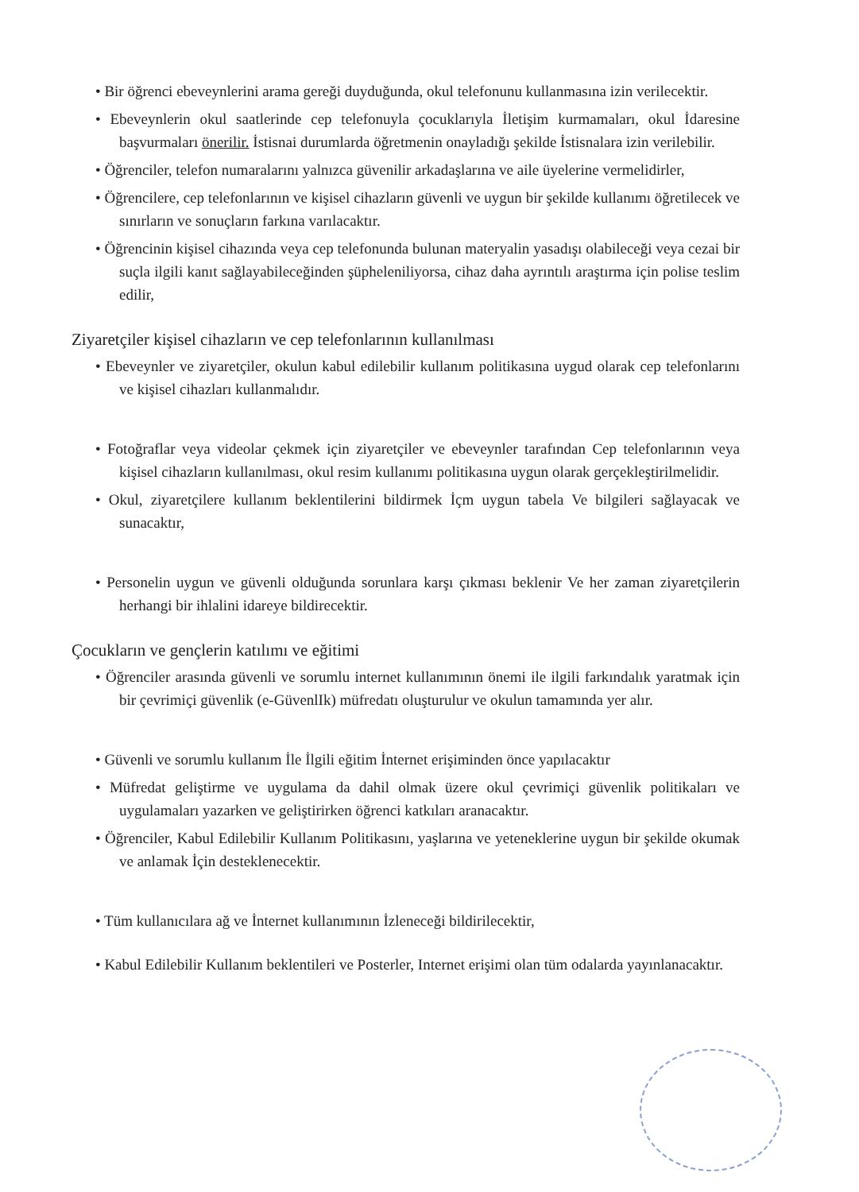• Bir öğrenci ebeveynlerini arama gereği duyduğunda, okul telefonunu kullanmasına izin verilecektir.
• Ebeveynlerin okul saatlerinde cep telefonuyla çocuklarıyla İletişim kurmamaları, okul İdaresine başvurmaları önerilir. İstisnai durumlarda öğretmenin onayladığı şekilde İstisnalara izin verilebilir.
• Öğrenciler, telefon numaralarını yalnızca güvenilir arkadaşlarına ve aile üyelerine vermelidirler,
• Öğrencilere, cep telefonlarının ve kişisel cihazların güvenli ve uygun bir şekilde kullanımı öğretilecek ve sınırların ve sonuçların farkına varılacaktır.
• Öğrencinin kişisel cihazında veya cep telefonunda bulunan materyalin yasadışı olabileceği veya cezai bir suçla ilgili kanıt sağlayabileceğinden şüpheleniliyorsa, cihaz daha ayrıntılı araştırma için polise teslim edilir,
Ziyaretçiler kişisel cihazların ve cep telefonlarının kullanılması
• Ebeveynler ve ziyaretçiler, okulun kabul edilebilir kullanım politikasına uygud olarak cep telefonlarını ve kişisel cihazları kullanmalıdır.
• Fotoğraflar veya videolar çekmek için ziyaretçiler ve ebeveynler tarafından Cep telefonlarının veya kişisel cihazların kullanılması, okul resim kullanımı politikasına uygun olarak gerçekleştirilmelidir.
• Okul, ziyaretçilere kullanım beklentilerini bildirmek İçm uygun tabela Ve bilgileri sağlayacak ve sunacaktır,
• Personelin uygun ve güvenli olduğunda sorunlara karşı çıkması beklenir Ve her zaman ziyaretçilerin herhangi bir ihlalini idareye bildirecektir.
Çocukların ve gençlerin katılımı ve eğitimi
• Öğrenciler arasında güvenli ve sorumlu internet kullanımının önemi ile ilgili farkındalık yaratmak için bir çevrimiçi güvenlik (e-GüvenlIk) müfredatı oluşturulur ve okulun tamamında yer alır.
• Güvenli ve sorumlu kullanım İle İlgili eğitim İnternet erişiminden önce yapılacaktır
• Müfredat geliştirme ve uygulama da dahil olmak üzere okul çevrimiçi güvenlik politikaları ve uygulamaları yazarken ve geliştirirken öğrenci katkıları aranacaktır.
• Öğrenciler, Kabul Edilebilir Kullanım Politikasını, yaşlarına ve yeteneklerine uygun bir şekilde okumak ve anlamak İçin desteklenecektir.
• Tüm kullanıcılara ağ ve İnternet kullanımının İzleneceği bildirilecektir,
• Kabul Edilebilir Kullanım beklentileri ve Posterler, Internet erişimi olan tüm odalarda yayınlanacaktır.